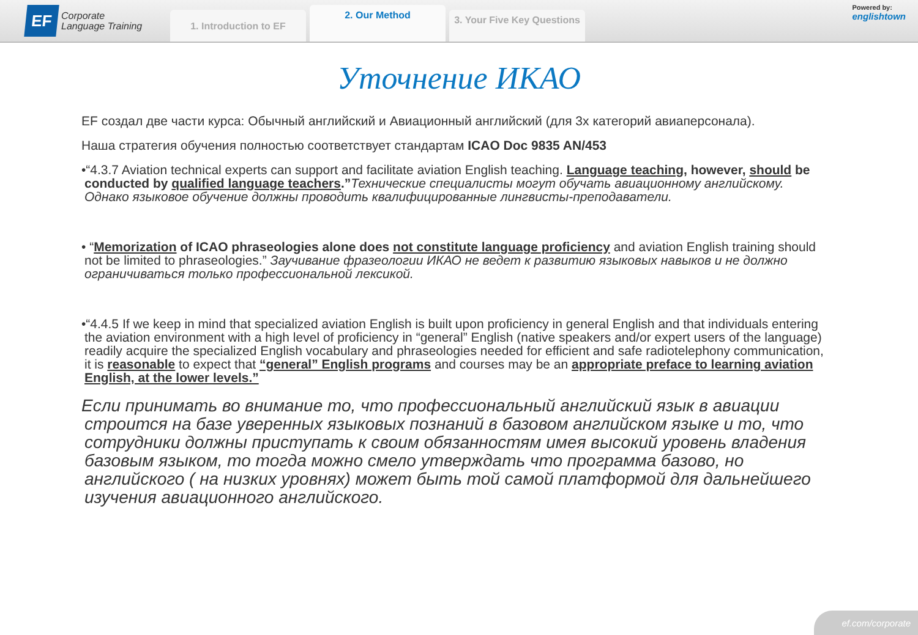EF
Corporate
Language Training
1. Introduction to EF
2. Our Method
3. Your Five Key Questions
Powered by:
englishtown
Уточнение ИКАО
EF создал две части курса: Обычный английский и Авиационный английский (для 3х категорий авиаперсонала).
Наша стратегия обучения полностью соответствует стандартам ICAO Doc 9835 AN/453
•“4.3.7 Aviation technical experts can support and facilitate aviation English teaching. Language teaching, however, should be conducted by qualified language teachers.”Технические специалисты могут обучать авиационному английскому. Однако языковое обучение должны проводить квалифицированные лингвисты-преподаватели.
• “Memorization of ICAO phraseologies alone does not constitute language proficiency and aviation English training should not be limited to phraseologies.” Заучивание фразеологии ИКАО не ведет к развитию языковых навыков и не должно ограничиваться только профессиональной лексикой.
•“4.4.5 If we keep in mind that specialized aviation English is built upon proficiency in general English and that individuals entering the aviation environment with a high level of proficiency in “general” English (native speakers and/or expert users of the language) readily acquire the specialized English vocabulary and phraseologies needed for efficient and safe radiotelephony communication, it is reasonable to expect that “general” English programs and courses may be an appropriate preface to learning aviation English, at the lower levels.”
Если принимать во внимание то, что профессиональный английский язык в авиации строится на базе уверенных языковых познаний в базовом английском языке и то, что сотрудники должны приступать к своим обязанностям имея высокий уровень владения базовым языком, то тогда можно смело утверждать что программа базово, но английского ( на низких уровнях) может быть той самой платформой для дальнейшего изучения авиационного английского.
ef.com/corporate